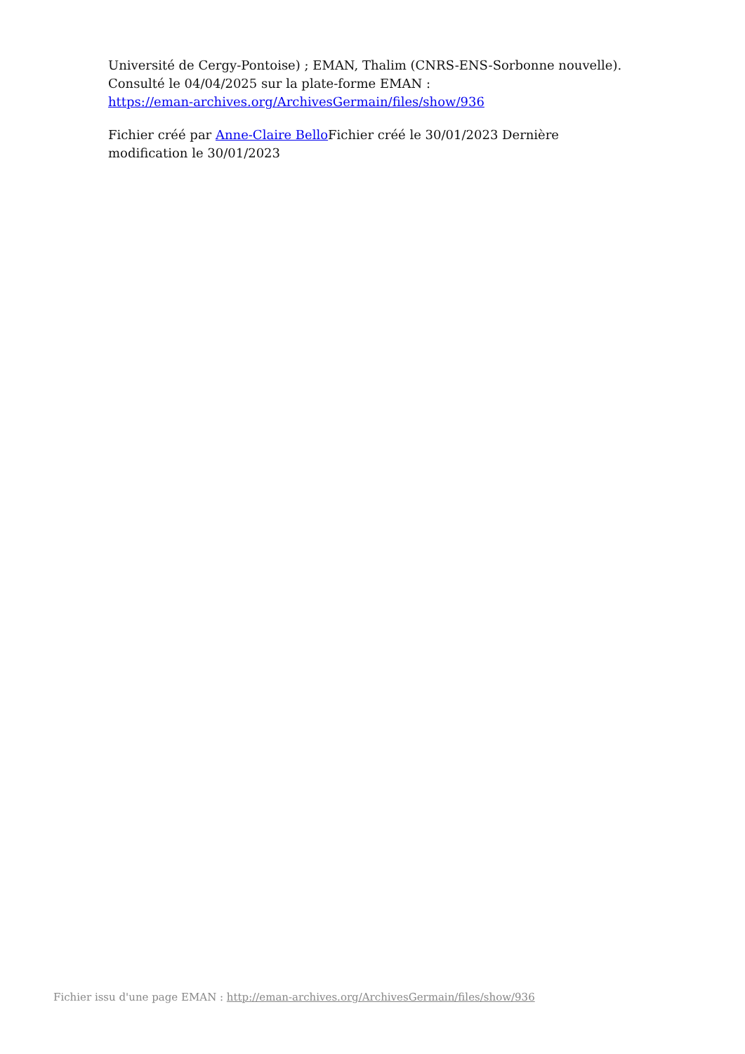Université de Cergy-Pontoise) ; EMAN, Thalim (CNRS-ENS-Sorbonne nouvelle). Consulté le 04/04/2025 sur la plate-forme EMAN :
https://eman-archives.org/ArchivesGermain/files/show/936
Fichier créé par Anne-Claire Bello Fichier créé le 30/01/2023 Dernière modification le 30/01/2023
Fichier issu d'une page EMAN : http://eman-archives.org/ArchivesGermain/files/show/936